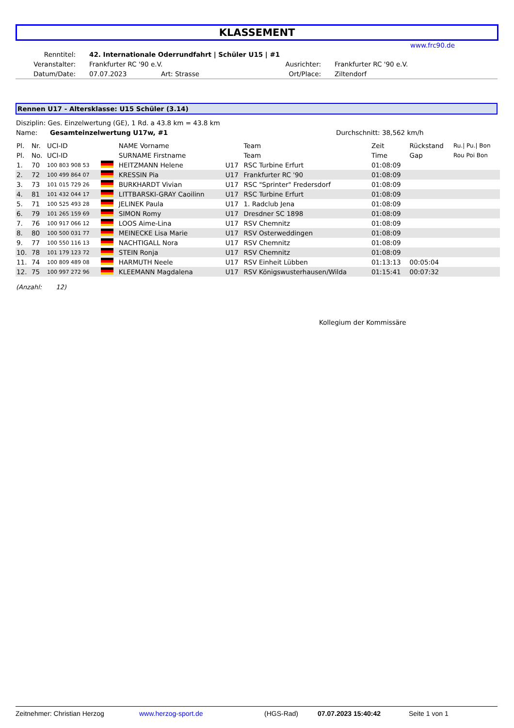KLASSEMENT
www.frc90.de
| Renntitel: | 42. Internationale Oderrundfahrt / Schüler U15 / #1 | | | |
| Veranstalter: | Frankfurter RC '90 e.V. | | Ausrichter: | Frankfurter RC '90 e.V. |
| Datum/Date: | 07.07.2023 | Art: Strasse | Ort/Place: | Ziltendorf |
Rennen U17 - Altersklasse: U15 Schüler (3.14)
Disziplin: Ges. Einzelwertung (GE), 1 Rd. a 43.8 km = 43.8 km
Name: Gesamteinzelwertung U17w, #1 Durchschnitt: 38,562 km/h
| Pl. | Nr. | UCI-ID | | NAME Vorname | | Team | Zeit | Rückstand | Ru./ Pu./ Bon |
| --- | --- | --- | --- | --- | --- | --- | --- | --- | --- |
| Pl. | No. | UCI-ID | | SURNAME Firstname | | Team | Time | Gap | Rou Poi Bon |
| 1. | 70 | 100 803 908 53 | | HEITZMANN Helene | U17 | RSC Turbine Erfurt | 01:08:09 | | |
| 2. | 72 | 100 499 864 07 | | KRESSIN Pia | U17 | Frankfurter RC '90 | 01:08:09 | | |
| 3. | 73 | 101 015 729 26 | | BURKHARDT Vivian | U17 | RSC "Sprinter" Fredersdorf | 01:08:09 | | |
| 4. | 81 | 101 432 044 17 | | LITTBARSKI-GRAY Caoilinn | U17 | RSC Turbine Erfurt | 01:08:09 | | |
| 5. | 71 | 100 525 493 28 | | JELINEK Paula | U17 | 1. Radclub Jena | 01:08:09 | | |
| 6. | 79 | 101 265 159 69 | | SIMON Romy | U17 | Dresdner SC 1898 | 01:08:09 | | |
| 7. | 76 | 100 917 066 12 | | LOOS Aime-Lina | U17 | RSV Chemnitz | 01:08:09 | | |
| 8. | 80 | 100 500 031 77 | | MEINECKE Lisa Marie | U17 | RSV Osterweddingen | 01:08:09 | | |
| 9. | 77 | 100 550 116 13 | | NACHTIGALL Nora | U17 | RSV Chemnitz | 01:08:09 | | |
| 10. | 78 | 101 179 123 72 | | STEIN Ronja | U17 | RSV Chemnitz | 01:08:09 | | |
| 11. | 74 | 100 809 489 08 | | HARMUTH Neele | U17 | RSV Einheit Lübben | 01:13:13 | 00:05:04 | |
| 12. | 75 | 100 997 272 96 | | KLEEMANN Magdalena | U17 | RSV Königswusterhausen/Wilda | 01:15:41 | 00:07:32 | |
(Anzahl: 12)
Kollegium der Kommissäre
Zeitnehmer: Christian Herzog www.herzog-sport.de (HGS-Rad) 07.07.2023 15:40:42 Seite 1 von 1